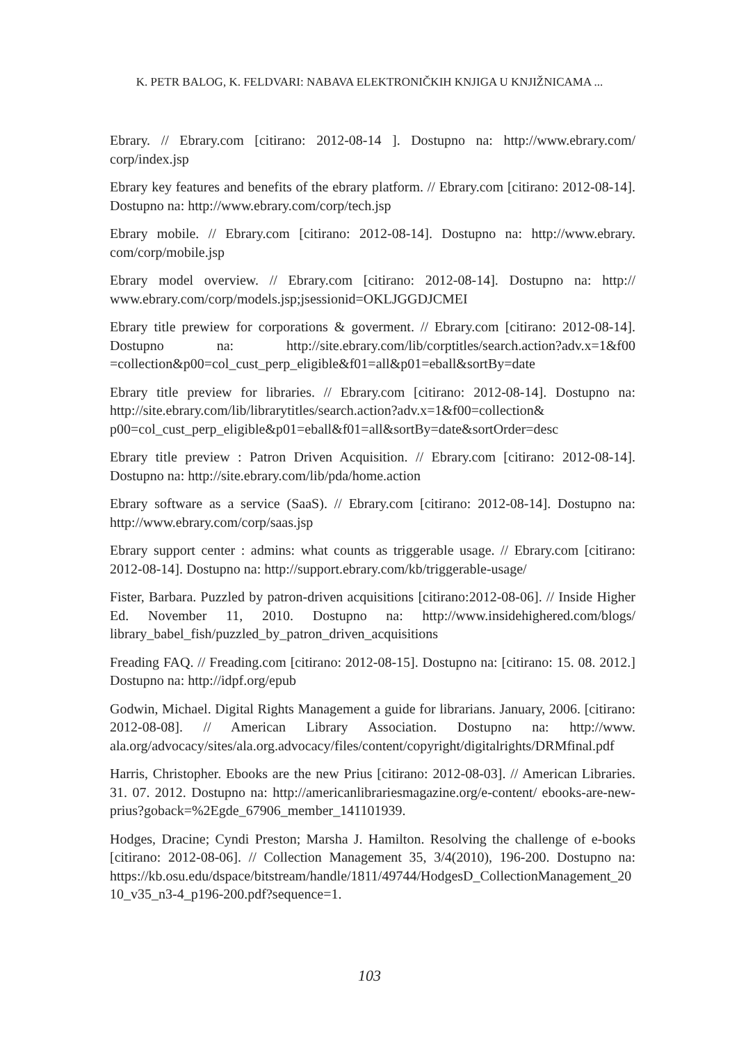K. PETR BALOG, K. FELDVARI: NABAVA ELEKTRONIČKIH KNJIGA U KNJIŽNICAMA ...
Ebrary. // Ebrary.com [citirano: 2012-08-14 ]. Dostupno na: http://www.ebrary.com/ corp/index.jsp
Ebrary key features and benefits of the ebrary platform. // Ebrary.com [citirano: 2012-08-14]. Dostupno na: http://www.ebrary.com/corp/tech.jsp
Ebrary mobile. // Ebrary.com [citirano: 2012-08-14]. Dostupno na: http://www.ebrary. com/corp/mobile.jsp
Ebrary model overview. // Ebrary.com [citirano: 2012-08-14]. Dostupno na: http:// www.ebrary.com/corp/models.jsp;jsessionid=OKLJGGDJCMEI
Ebrary title prewiew for corporations & goverment. // Ebrary.com [citirano: 2012-08-14]. Dostupno na: http://site.ebrary.com/lib/corptitles/search.action?adv.x=1&f00 =collection&p00=col_cust_perp_eligible&f01=all&p01=eball&sortBy=date
Ebrary title preview for libraries. // Ebrary.com [citirano: 2012-08-14]. Dostupno na: http://site.ebrary.com/lib/librarytitles/search.action?adv.x=1&f00=collection& p00=col_cust_perp_eligible&p01=eball&f01=all&sortBy=date&sortOrder=desc
Ebrary title preview : Patron Driven Acquisition. // Ebrary.com [citirano: 2012-08-14]. Dostupno na: http://site.ebrary.com/lib/pda/home.action
Ebrary software as a service (SaaS). // Ebrary.com [citirano: 2012-08-14]. Dostupno na: http://www.ebrary.com/corp/saas.jsp
Ebrary support center : admins: what counts as triggerable usage. // Ebrary.com [citirano: 2012-08-14]. Dostupno na: http://support.ebrary.com/kb/triggerable-usage/
Fister, Barbara. Puzzled by patron-driven acquisitions [citirano:2012-08-06]. // Inside Higher Ed. November 11, 2010. Dostupno na: http://www.insidehighered.com/blogs/ library_babel_fish/puzzled_by_patron_driven_acquisitions
Freading FAQ. // Freading.com [citirano: 2012-08-15]. Dostupno na: [citirano: 15. 08. 2012.] Dostupno na: http://idpf.org/epub
Godwin, Michael. Digital Rights Management a guide for librarians. January, 2006. [citirano: 2012-08-08]. // American Library Association. Dostupno na: http://www. ala.org/advocacy/sites/ala.org.advocacy/files/content/copyright/digitalrights/DRMfinal.pdf
Harris, Christopher. Ebooks are the new Prius [citirano: 2012-08-03]. // American Libraries. 31. 07. 2012. Dostupno na: http://americanlibrariesmagazine.org/e-content/ ebooks-are-new-prius?goback=%2Egde_67906_member_141101939.
Hodges, Dracine; Cyndi Preston; Marsha J. Hamilton. Resolving the challenge of e-books [citirano: 2012-08-06]. // Collection Management 35, 3/4(2010), 196-200. Dostupno na: https://kb.osu.edu/dspace/bitstream/handle/1811/49744/HodgesD_CollectionManagement_2010_v35_n3-4_p196-200.pdf?sequence=1.
103